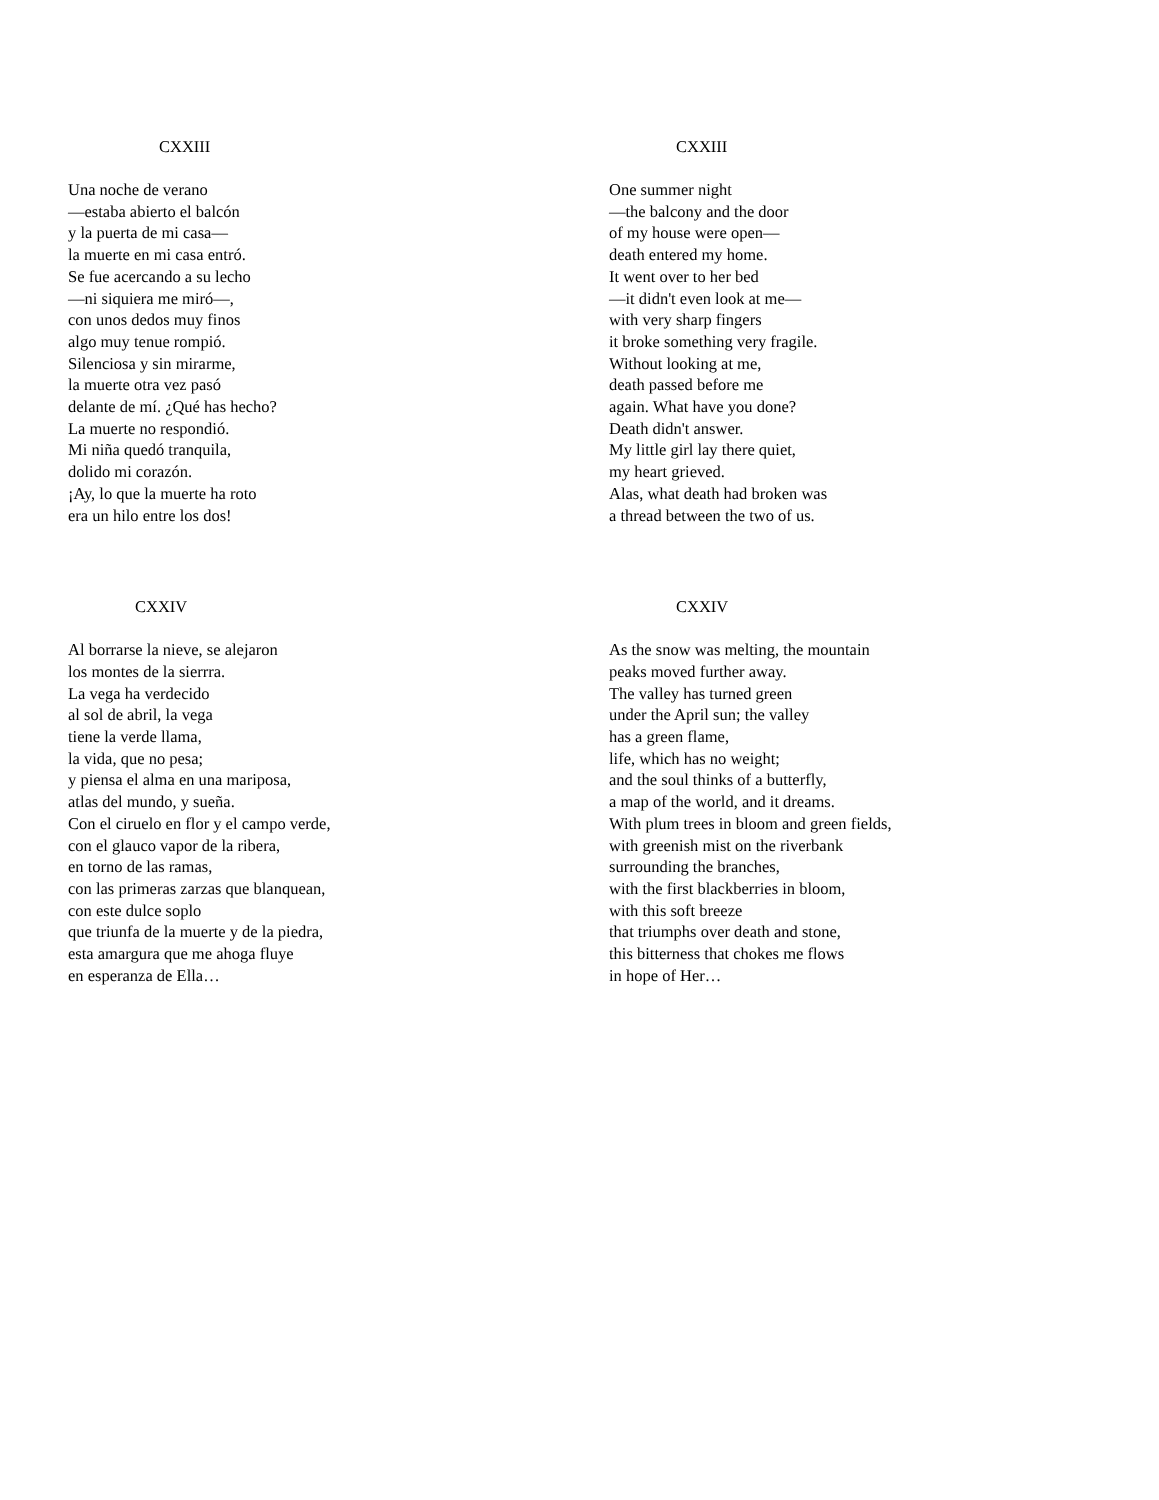CXXIII
Una noche de verano
—estaba abierto el balcón
y la puerta de mi casa—
la muerte en mi casa entró.
Se fue acercando a su lecho
—ni siquiera me miró—,
con unos dedos muy finos
algo muy tenue rompió.
Silenciosa y sin mirarme,
la muerte otra vez pasó
delante de mí. ¿Qué has hecho?
La muerte no respondió.
Mi niña quedó tranquila,
dolido mi corazón.
¡Ay, lo que la muerte ha roto
era un hilo entre los dos!
CXXIII
One summer night
—the balcony and the door
of my house were open—
death entered my home.
It went over to her bed
—it didn't even look at me—
with very sharp fingers
it broke something very fragile.
Without looking at me,
death passed before me
again. What have you done?
Death didn't answer.
My little girl lay there quiet,
my heart grieved.
Alas, what death had broken was
a thread between the two of us.
CXXIV
Al borrarse la nieve, se alejaron
los montes de la sierrra.
La vega ha verdecido
al sol de abril, la vega
tiene la verde llama,
la vida, que no pesa;
y piensa el alma en una mariposa,
atlas del mundo, y sueña.
Con el ciruelo en flor y el campo verde,
con el glauco vapor de la ribera,
en torno de las ramas,
con las primeras zarzas que blanquean,
con este dulce soplo
que triunfa de la muerte y de la piedra,
esta amargura que me ahoga fluye
en esperanza de Ella…
CXXIV
As the snow was melting, the mountain
peaks moved further away.
The valley has turned green
under the April sun; the valley
has a green flame,
life, which has no weight;
and the soul thinks of a butterfly,
a map of the world, and it dreams.
With plum trees in bloom and green fields,
with greenish mist on the riverbank
surrounding the branches,
with the first blackberries in bloom,
with this soft breeze
that triumphs over death and stone,
this bitterness that chokes me flows
in hope of Her…